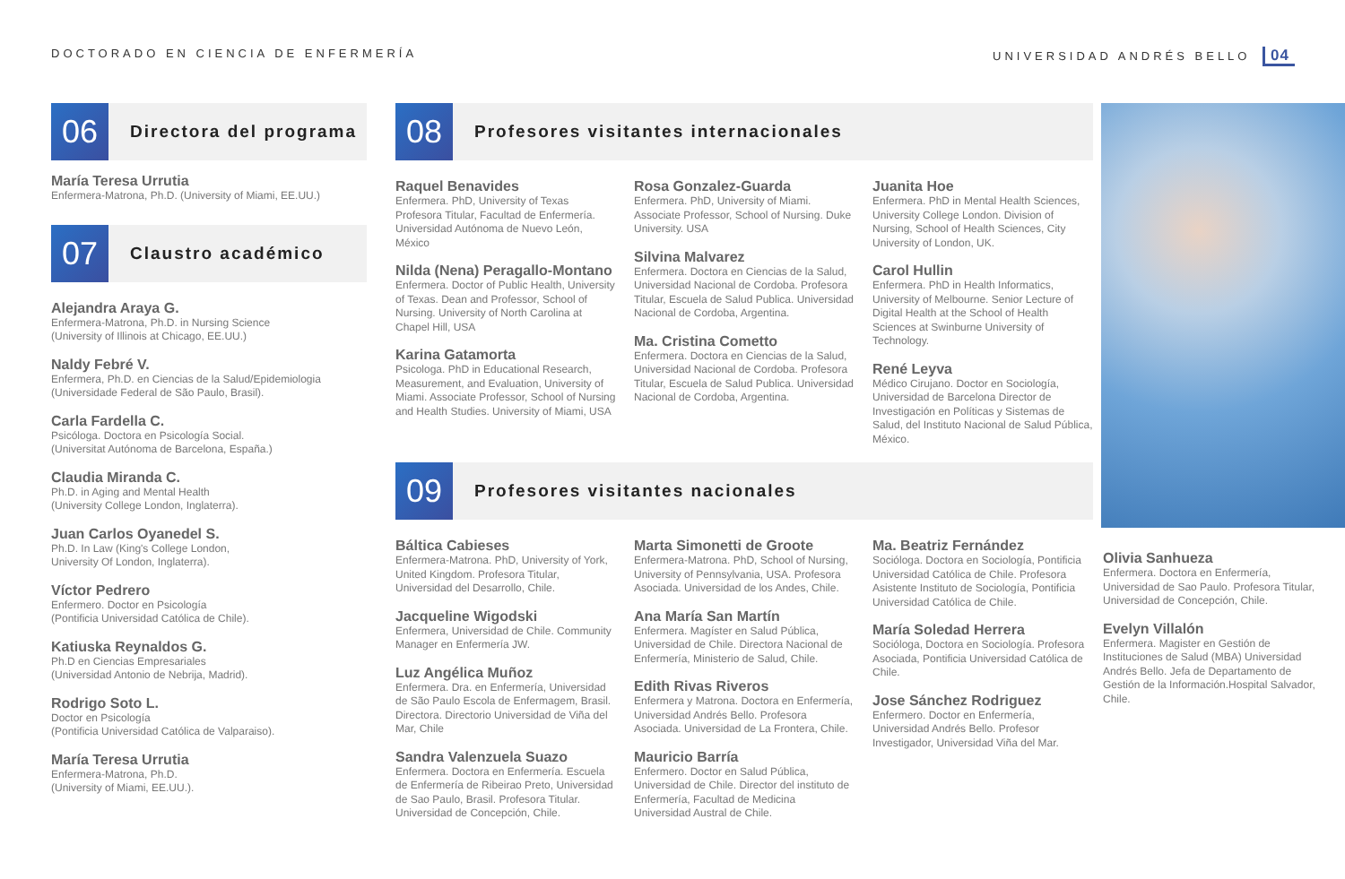DOCTORADO EN CIENCIA DE ENFERMERÍA UNIVERSIDAD ANDRÉS BELLO 04
06
Directora del programa
María Teresa Urrutia
Enfermera-Matrona, Ph.D. (University of Miami, EE.UU.)
07
Claustro académico
Alejandra Araya G.
Enfermera-Matrona, Ph.D. in Nursing Science
(University of Illinois at Chicago, EE.UU.)
Naldy Febré V.
Enfermera, Ph.D. en Ciencias de la Salud/Epidemiologia
(Universidade Federal de São Paulo, Brasil).
Carla Fardella C.
Psicóloga. Doctora en Psicología Social.
(Universitat Autónoma de Barcelona, España.)
Claudia Miranda C.
Ph.D. in Aging and Mental Health
(University College London, Inglaterra).
Juan Carlos Oyanedel S.
Ph.D. In Law (King's College London,
University Of London, Inglaterra).
Víctor Pedrero
Enfermero. Doctor en Psicología
(Pontificia Universidad Católica de Chile).
Katiuska Reynaldos G.
Ph.D en Ciencias Empresariales
(Universidad Antonio de Nebrija, Madrid).
Rodrigo Soto L.
Doctor en Psicología
(Pontificia Universidad Católica de Valparaiso).
María Teresa Urrutia
Enfermera-Matrona, Ph.D.
(University of Miami, EE.UU.).
08
Profesores visitantes internacionales
Raquel Benavides
Enfermera. PhD, University of Texas Profesora Titular, Facultad de Enfermería. Universidad Autónoma de Nuevo León, México
Nilda (Nena) Peragallo-Montano
Enfermera. Doctor of Public Health, University of Texas. Dean and Professor, School of Nursing. University of North Carolina at Chapel Hill, USA
Karina Gatamorta
Psicologa. PhD in Educational Research, Measurement, and Evaluation, University of Miami. Associate Professor, School of Nursing and Health Studies. University of Miami, USA
Rosa Gonzalez-Guarda
Enfermera. PhD, University of Miami. Associate Professor, School of Nursing. Duke University. USA
Silvina Malvarez
Enfermera. Doctora en Ciencias de la Salud, Universidad Nacional de Cordoba. Profesora Titular, Escuela de Salud Publica. Universidad Nacional de Cordoba, Argentina.
Ma. Cristina Cometto
Enfermera. Doctora en Ciencias de la Salud, Universidad Nacional de Cordoba. Profesora Titular, Escuela de Salud Publica. Universidad Nacional de Cordoba, Argentina.
Juanita Hoe
Enfermera. PhD in Mental Health Sciences, University College London. Division of Nursing, School of Health Sciences, City University of London, UK.
Carol Hullin
Enfermera. PhD in Health Informatics, University of Melbourne. Senior Lecture of Digital Health at the School of Health Sciences at Swinburne University of Technology.
René Leyva
Médico Cirujano. Doctor en Sociología, Universidad de Barcelona Director de Investigación en Políticas y Sistemas de Salud, del Instituto Nacional de Salud Pública, México.
09
Profesores visitantes nacionales
Báltica Cabieses
Enfermera-Matrona. PhD, University of York, United Kingdom. Profesora Titular, Universidad del Desarrollo, Chile.
Jacqueline Wigodski
Enfermera, Universidad de Chile. Community Manager en Enfermería JW.
Luz Angélica Muñoz
Enfermera. Dra. en Enfermería, Universidad de São Paulo Escola de Enfermagem, Brasil. Directora. Directorio Universidad de Viña del Mar, Chile
Sandra Valenzuela Suazo
Enfermera. Doctora en Enfermería. Escuela de Enfermería de Ribeirao Preto, Universidad de Sao Paulo, Brasil. Profesora Titular. Universidad de Concepción, Chile.
Marta Simonetti de Groote
Enfermera-Matrona. PhD, School of Nursing, University of Pennsylvania, USA. Profesora Asociada. Universidad de los Andes, Chile.
Ana María San Martín
Enfermera. Magíster en Salud Pública, Universidad de Chile. Directora Nacional de Enfermería, Ministerio de Salud, Chile.
Edith Rivas Riveros
Enfermera y Matrona. Doctora en Enfermería, Universidad Andrés Bello. Profesora Asociada. Universidad de La Frontera, Chile.
Mauricio Barría
Enfermero. Doctor en Salud Pública, Universidad de Chile. Director del instituto de Enfermería, Facultad de Medicina Universidad Austral de Chile.
Ma. Beatriz Fernández
Socióloga. Doctora en Sociología, Pontificia Universidad Católica de Chile. Profesora Asistente Instituto de Sociología, Pontificia Universidad Católica de Chile.
María Soledad Herrera
Socióloga, Doctora en Sociología. Profesora Asociada, Pontificia Universidad Católica de Chile.
Jose Sánchez Rodriguez
Enfermero. Doctor en Enfermería, Universidad Andrés Bello. Profesor Investigador, Universidad Viña del Mar.
Olivia Sanhueza
Enfermera. Doctora en Enfermería, Universidad de Sao Paulo. Profesora Titular, Universidad de Concepción, Chile.
Evelyn Villalón
Enfermera. Magister en Gestión de Instituciones de Salud (MBA) Universidad Andrés Bello. Jefa de Departamento de Gestión de la Información.Hospital Salvador, Chile.